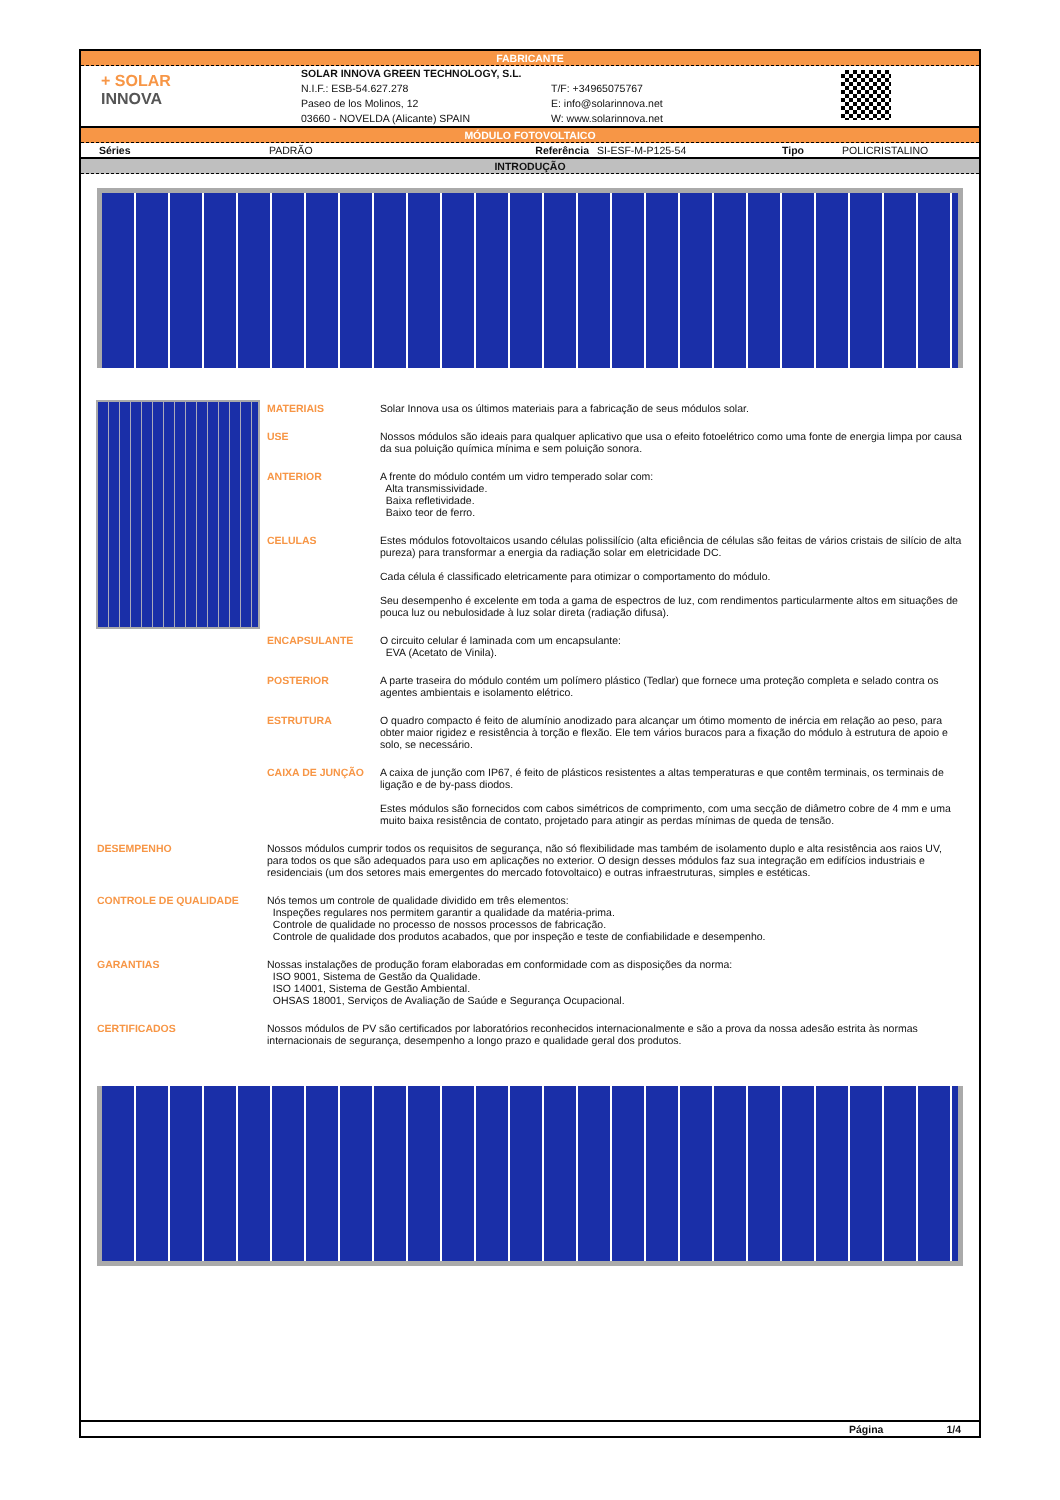FABRICANTE
+ SOLAR
INNOVA
SOLAR INNOVA GREEN TECHNOLOGY, S.L.
N.I.F.: ESB-54.627.278
Paseo de los Molinos, 12
03660 - NOVELDA (Alicante) SPAIN
T/F: +34965075767
E: info@solarinnova.net
W: www.solarinnova.net
MÓDULO FOTOVOLTAICO
Séries PADRÃO Referência SI-ESF-M-P125-54 Tipo POLICRISTALINO
INTRODUÇÃO
MATERIAIS Solar Innova usa os últimos materiais para a fabricação de seus módulos solar.
USE Nossos módulos são ideais para qualquer aplicativo que usa o efeito fotoelétrico como uma fonte de energia limpa por causa da sua poluição química mínima e sem poluição sonora.
ANTERIOR A frente do módulo contém um vidro temperado solar com:
Alta transmissividade.
Baixa refletividade.
Baixo teor de ferro.
CELULAS Estes módulos fotovoltaicos usando células polissilício (alta eficiência de células são feitas de vários cristais de silício de alta pureza) para transformar a energia da radiação solar em eletricidade DC.
Cada célula é classificado eletricamente para otimizar o comportamento do módulo.
Seu desempenho é excelente em toda a gama de espectros de luz, com rendimentos particularmente altos em situações de pouca luz ou nebulosidade à luz solar direta (radiação difusa).
ENCAPSULANTE O circuito celular é laminada com um encapsulante:
EVA (Acetato de Vinila).
POSTERIOR A parte traseira do módulo contém um polímero plástico (Tedlar) que fornece uma proteção completa e selado contra os agentes ambientais e isolamento elétrico.
ESTRUTURA O quadro compacto é feito de alumínio anodizado para alcançar um ótimo momento de inércia em relação ao peso, para obter maior rigidez e resistência à torção e flexão. Ele tem vários buracos para a fixação do módulo à estrutura de apoio e solo, se necessário.
CAIXA DE JUNÇÃO A caixa de junção com IP67, é feito de plásticos resistentes a altas temperaturas e que contêm terminais, os terminais de ligação e de by-pass diodos.
Estes módulos são fornecidos com cabos simétricos de comprimento, com uma secção de diâmetro cobre de 4 mm e uma muito baixa resistência de contato, projetado para atingir as perdas mínimas de queda de tensão.
DESEMPENHO Nossos módulos cumprir todos os requisitos de segurança, não só flexibilidade mas também de isolamento duplo e alta resistência aos raios UV, para todos os que são adequados para uso em aplicações no exterior. O design desses módulos faz sua integração em edifícios industriais e residenciais (um dos setores mais emergentes do mercado fotovoltaico) e outras infraestruturas, simples e estéticas.
CONTROLE DE QUALIDADE Nós temos um controle de qualidade dividido em três elementos:
Inspeções regulares nos permitem garantir a qualidade da matéria-prima.
Controle de qualidade no processo de nossos processos de fabricação.
Controle de qualidade dos produtos acabados, que por inspeção e teste de confiabilidade e desempenho.
GARANTIAS Nossas instalações de produção foram elaboradas em conformidade com as disposições da norma:
ISO 9001, Sistema de Gestão da Qualidade.
ISO 14001, Sistema de Gestão Ambiental.
OHSAS 18001, Serviços de Avaliação de Saúde e Segurança Ocupacional.
CERTIFICADOS Nossos módulos de PV são certificados por laboratórios reconhecidos internacionalmente e são a prova da nossa adesão estrita às normas internacionais de segurança, desempenho a longo prazo e qualidade geral dos produtos.
Página 1/4